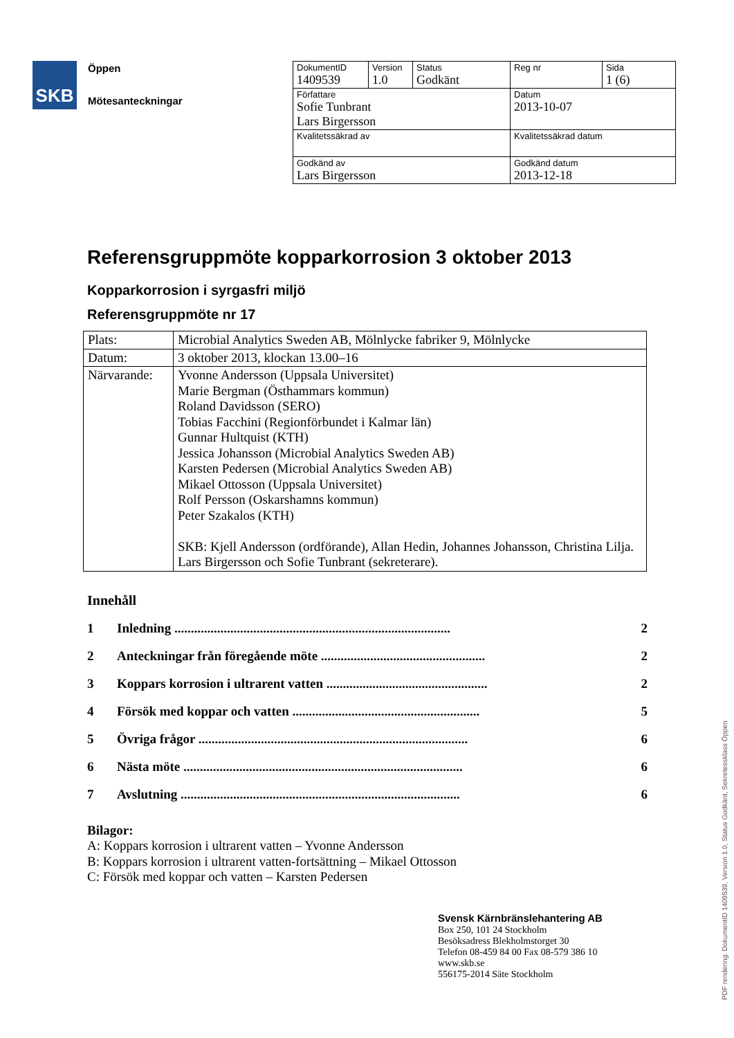SKB
Öppen
Mötesanteckningar
| DokumentID 1409539 | Version 1.0 | Status Godkänt | Reg nr | Sida 1 (6) |
| Författare Sofie Tunbrant Lars Birgersson | | | Datum 2013-10-07 | |
| Kvalitetssäkrad av | | | Kvalitetssäkrad datum | |
| Godkänd av Lars Birgersson | | | Godkänd datum 2013-12-18 | |
Referensgruppmöte kopparkorrosion 3 oktober 2013
Kopparkorrosion i syrgasfri miljö
Referensgruppmöte nr 17
| Plats: | Microbial Analytics Sweden AB, Mölnlycke fabriker 9, Mölnlycke |
| Datum: | 3 oktober 2013, klockan 13.00–16 |
| Närvarande: | Yvonne Andersson (Uppsala Universitet) Marie Bergman (Östhammars kommun) Roland Davidsson (SERO) Tobias Facchini (Regionförbundet i Kalmar län) Gunnar Hultquist (KTH) Jessica Johansson (Microbial Analytics Sweden AB) Karsten Pedersen (Microbial Analytics Sweden AB) Mikael Ottosson (Uppsala Universitet) Rolf Persson (Oskarshamns kommun) Peter Szakalos (KTH) SKB: Kjell Andersson (ordförande), Allan Hedin, Johannes Johansson, Christina Lilja. Lars Birgersson och Sofie Tunbrant (sekreterare). |
Innehåll
1 Inledning .................................................................................... 2
2 Anteckningar från föregående möte .................................................. 2
3 Koppars korrosion i ultrarent vatten ................................................. 2
4 Försök med koppar och vatten ......................................................... 5
5 Övriga frågor .................................................................................. 6
6 Nästa möte ..................................................................................... 6
7 Avslutning ..................................................................................... 6
Bilagor:
A: Koppars korrosion i ultrarent vatten – Yvonne Andersson
B: Koppars korrosion i ultrarent vatten-fortsättning – Mikael Ottosson
C: Försök med koppar och vatten – Karsten Pedersen
Svensk Kärnbränslehantering AB
Box 250, 101 24 Stockholm
Besöksadress Blekholmstorget 30
Telefon 08-459 84 00 Fax 08-579 386 10
www.skb.se
556175-2014 Säte Stockholm
PDF rendering: DokumentID 1409539, Version 1.0, Status Godkänt, Sekretessklass Öppen